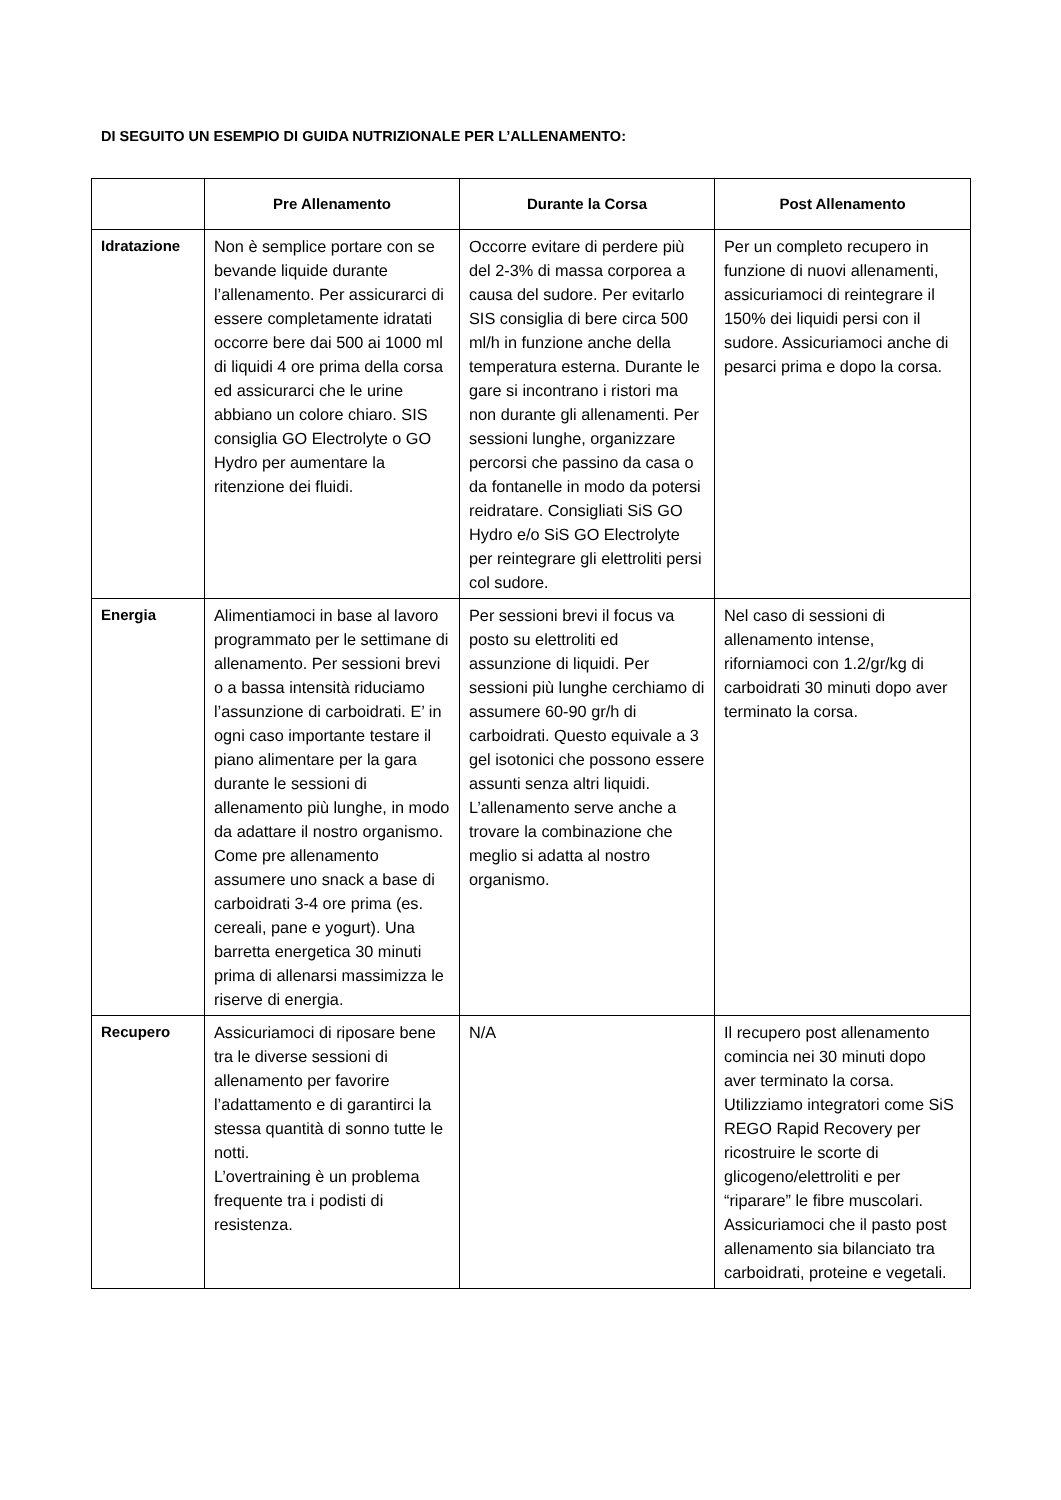DI SEGUITO UN ESEMPIO DI GUIDA NUTRIZIONALE PER L’ALLENAMENTO:
| | Pre Allenamento | Durante la Corsa | Post Allenamento |
| --- | --- | --- | --- |
| Idratazione | Non è semplice portare con se bevande liquide durante l’allenamento. Per assicurarci di essere completamente idratati occorre bere dai 500 ai 1000 ml di liquidi 4 ore prima della corsa ed assicurarci che le urine abbiano un colore chiaro. SIS consiglia GO Electrolyte o GO Hydro per aumentare la ritenzione dei fluidi. | Occorre evitare di perdere più del 2-3% di massa corporea a causa del sudore. Per evitarlo SIS consiglia di bere circa 500 ml/h in funzione anche della temperatura esterna. Durante le gare si incontrano i ristori ma non durante gli allenamenti. Per sessioni lunghe, organizzare percorsi che passino da casa o da fontanelle in modo da potersi reidratare. Consigliati SiS GO Hydro e/o SiS GO Electrolyte per reintegrare gli elettroliti persi col sudore. | Per un completo recupero in funzione di nuovi allenamenti, assicuriamoci di reintegrare il 150% dei liquidi persi con il sudore. Assicuriamoci anche di pesarci prima e dopo la corsa. |
| Energia | Alimentiamoci in base al lavoro programmato per le settimane di allenamento. Per sessioni brevi o a bassa intensità riduciamo l’assunzione di carboidrati. E’ in ogni caso importante testare il piano alimentare per la gara durante le sessioni di allenamento più lunghe, in modo da adattare il nostro organismo. Come pre allenamento assumere uno snack a base di carboidrati 3-4 ore prima (es. cereali, pane e yogurt). Una barretta energetica 30 minuti prima di allenarsi massimizza le riserve di energia. | Per sessioni brevi il focus va posto su elettroliti ed assunzione di liquidi. Per sessioni più lunghe cerchiamo di assumere 60-90 gr/h di carboidrati. Questo equivale a 3 gel isotonici che possono essere assunti senza altri liquidi. L’allenamento serve anche a trovare la combinazione che meglio si adatta al nostro organismo. | Nel caso di sessioni di allenamento intense, riforniamoci con 1.2/gr/kg di carboidrati 30 minuti dopo aver terminato la corsa. |
| Recupero | Assicuriamoci di riposare bene tra le diverse sessioni di allenamento per favorire l’adattamento e di garantirci la stessa quantità di sonno tutte le notti. L’overtraining è un problema frequente tra i podisti di resistenza. | N/A | Il recupero post allenamento comincia nei 30 minuti dopo aver terminato la corsa. Utilizziamo integratori come SiS REGO Rapid Recovery per ricostruire le scorte di glicogeno/elettroliti e per “riparare” le fibre muscolari. Assicuriamoci che il pasto post allenamento sia bilanciato tra carboidrati, proteine e vegetali. |